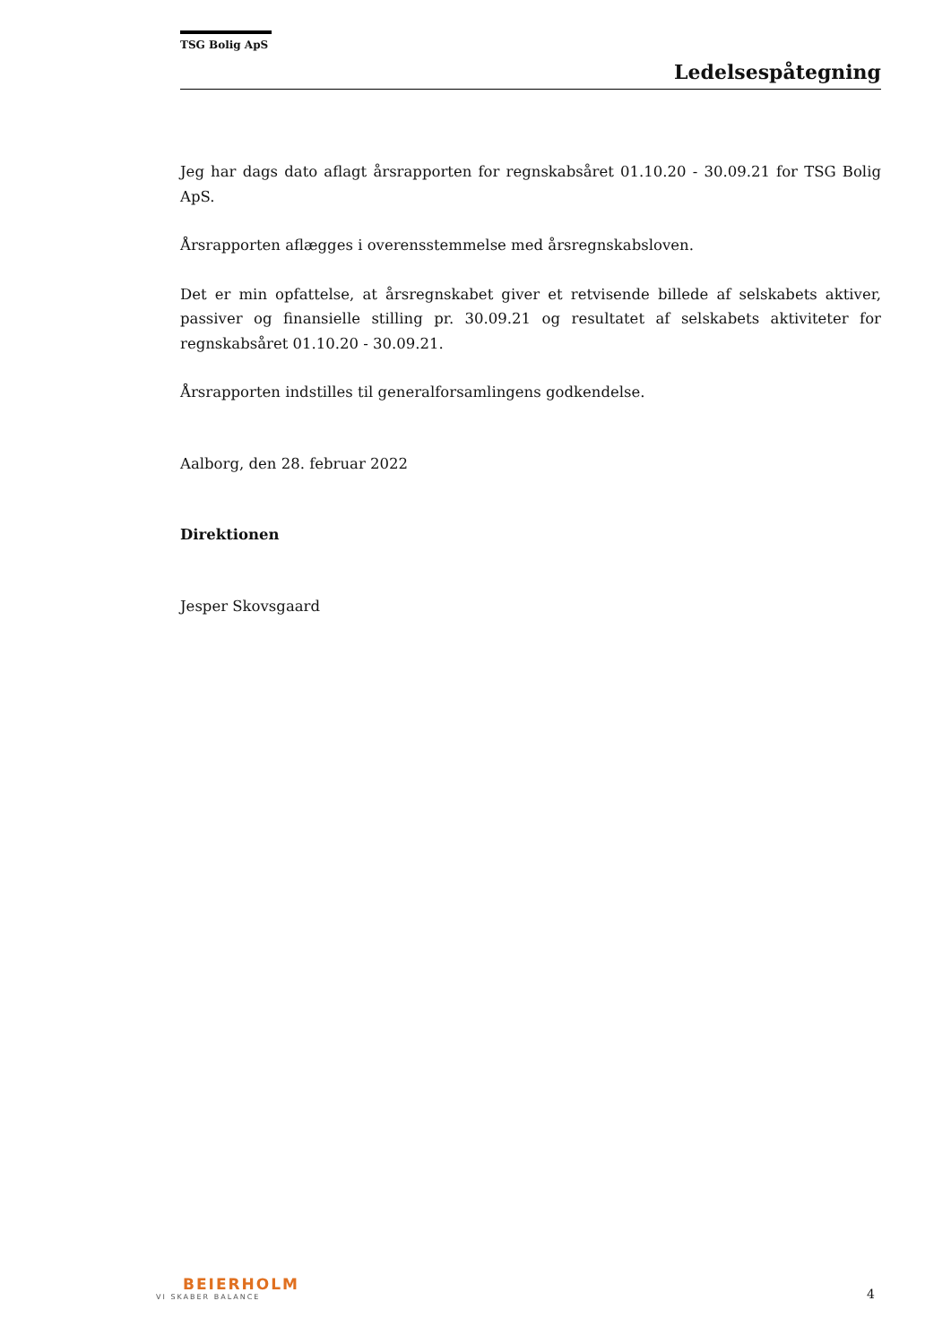TSG Bolig ApS
Ledelsespåtegning
Jeg har dags dato aflagt årsrapporten for regnskabsåret 01.10.20 - 30.09.21 for TSG Bolig ApS.
Årsrapporten aflægges i overensstemmelse med årsregnskabsloven.
Det er min opfattelse, at årsregnskabet giver et retvisende billede af selskabets aktiver, passiver og finansielle stilling pr. 30.09.21 og resultatet af selskabets aktiviteter for regnskabsåret 01.10.20 - 30.09.21.
Årsrapporten indstilles til generalforsamlingens godkendelse.
Aalborg, den 28. februar 2022
Direktionen
Jesper Skovsgaard
BEIERHOLM
VI SKABER BALANCE
4